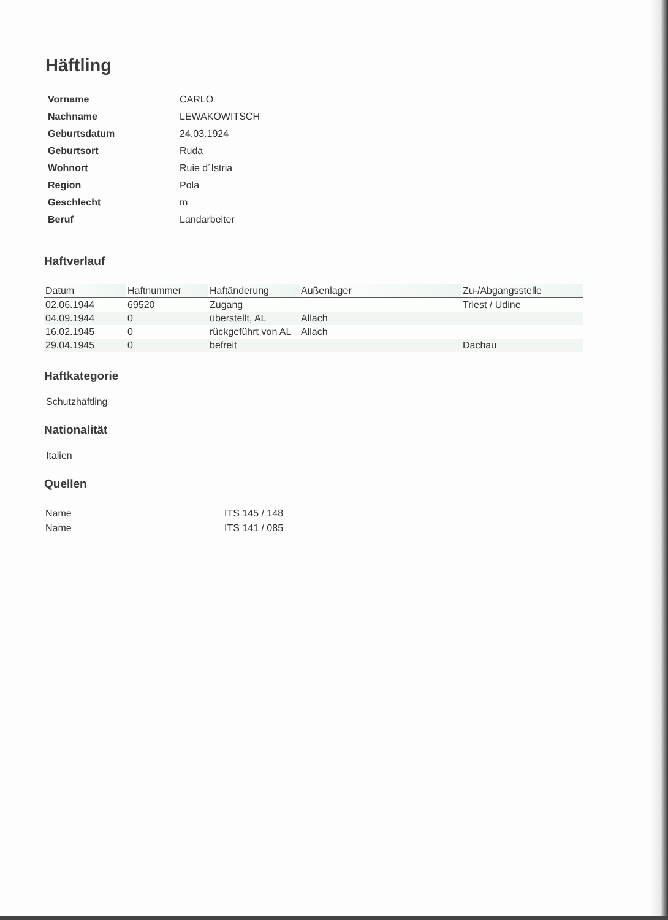Häftling
| Vorname | CARLO |
| Nachname | LEWAKOWITSCH |
| Geburtsdatum | 24.03.1924 |
| Geburtsort | Ruda |
| Wohnort | Ruie d´Istria |
| Region | Pola |
| Geschlecht | m |
| Beruf | Landarbeiter |
Haftverlauf
| Datum | Haftnummer | Haftänderung | Außenlager | Zu-/Abgangsstelle |
| --- | --- | --- | --- | --- |
| 02.06.1944 | 69520 | Zugang | | Triest / Udine |
| 04.09.1944 | 0 | überstellt, AL | Allach | |
| 16.02.1945 | 0 | rückgeführt von AL | Allach | |
| 29.04.1945 | 0 | befreit | | Dachau |
Haftkategorie
Schutzhäftling
Nationalität
Italien
Quellen
| Name | ITS 145 / 148 |
| Name | ITS 141 / 085 |